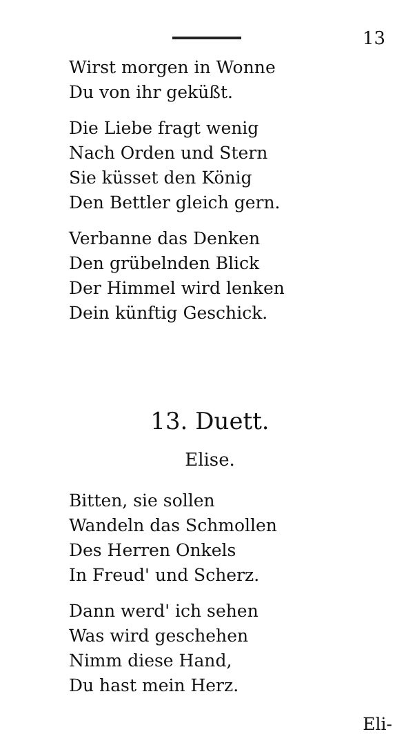13
Wirst morgen in Wonne
Du von ihr geküßt.
Die Liebe fragt wenig
Nach Orden und Stern
Sie küsset den König
Den Bettler gleich gern.
Verbanne das Denken
Den grübelnden Blick
Der Himmel wird lenken
Dein künftig Geschick.
13. Duett.
Elise.
Bitten, sie sollen
Wandeln das Schmollen
Des Herren Onkels
In Freud' und Scherz.
Dann werd' ich sehen
Was wird geschehen
Nimm diese Hand,
Du hast mein Herz.
Eli-